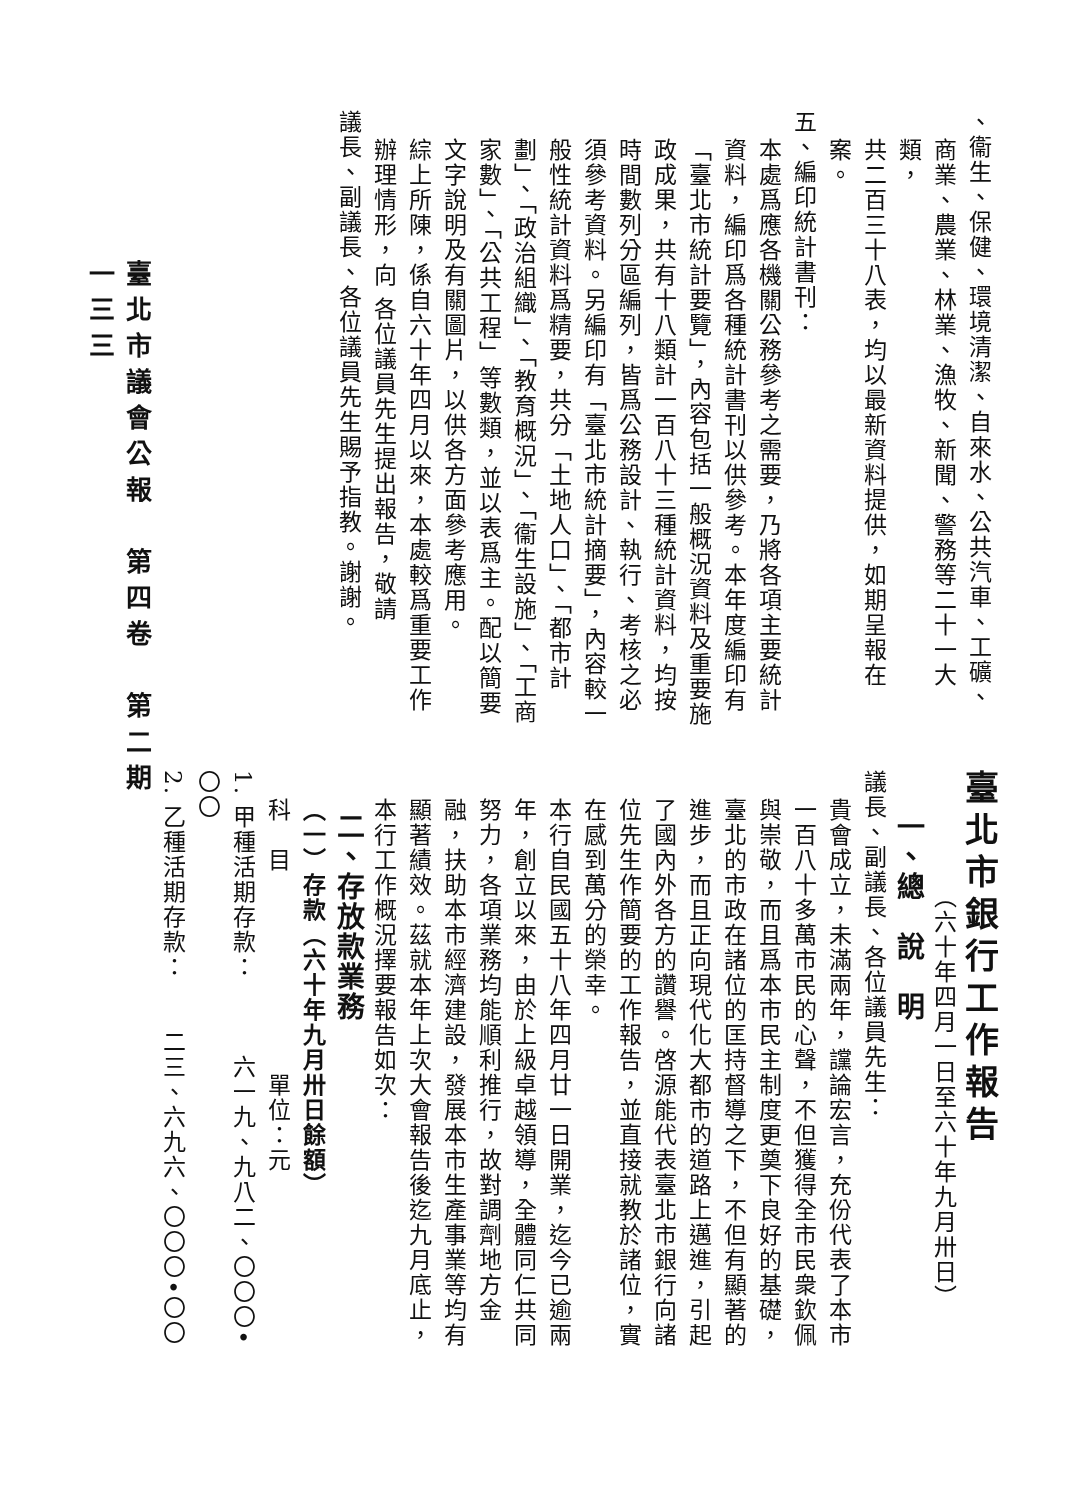、衞生、保健、環境清潔、自來水、公共汽車、工礦、
商業、農業、林業、漁牧、新聞、警務等二十一大類，
共二百三十八表，均以最新資料提供，如期呈報在案。
五、編印統計書刊：
本處爲應各機關公務參考之需要，乃將各項主要統計資料，編印爲各種統計書刊以供參考。本年度編印有「臺北市統計要覽」，內容包括一般概況資料及重要施政成果，共有十八類計一百八十三種統計資料，均按時間數列分區編列，皆爲公務設計、執行、考核之必須參考資料。另編印有「臺北市統計摘要」，內容較一般性統計資料爲精要，共分「土地人口」、「都市計劃」、「政治組織」、「教育概況」、「衞生設施」、「工商家數」、「公共工程」等數類，並以表爲主。配以簡要文字說明及有關圖片，以供各方面參考應用。
綜上所陳，係自六十年四月以來，本處較爲重要工作辦理情形，向 各位議員先生提出報告，敬請
議長、副議長、各位議員先生賜予指教。謝謝。
臺北市銀行工作報告
（六十年四月一日至六十年九月卅日）
一、總　說　明
議長、副議長、各位議員先生：
貴會成立，未滿兩年，讜論宏言，充份代表了本市一百八十多萬市民的心聲，不但獲得全市民衆欽佩與崇敬，而且爲本市民主制度更奠下良好的基礎，臺北的市政在諸位的匡持督導之下，不但有顯著的進步，而且正向現代化大都市的道路上邁進，引起了國內外各方的讚譽。啓源能代表臺北市銀行向諸位先生作簡要的工作報告，並直接就教於諸位，實在感到萬分的榮幸。
本行自民國五十八年四月廿一日開業，迄今已逾兩年，創立以來，由於上級卓越領導，全體同仁共同努力，各項業務均能順利推行，故對調劑地方金融，扶助本市經濟建設，發展本市生產事業等均有顯著績效。茲就本年上次大會報告後迄九月底止，本行工作概況擇要報告如次：
二、存放款業務
（一）存款（六十年九月卅日餘額）
科　目　　　　　　　　單位：元
1. 甲種活期存款：　　　六一九、九八二、〇〇〇•〇〇
2. 乙種活期存款：　　二三、六九六、〇〇〇•〇〇
臺北市議會公報　第四卷　第二期
一三三